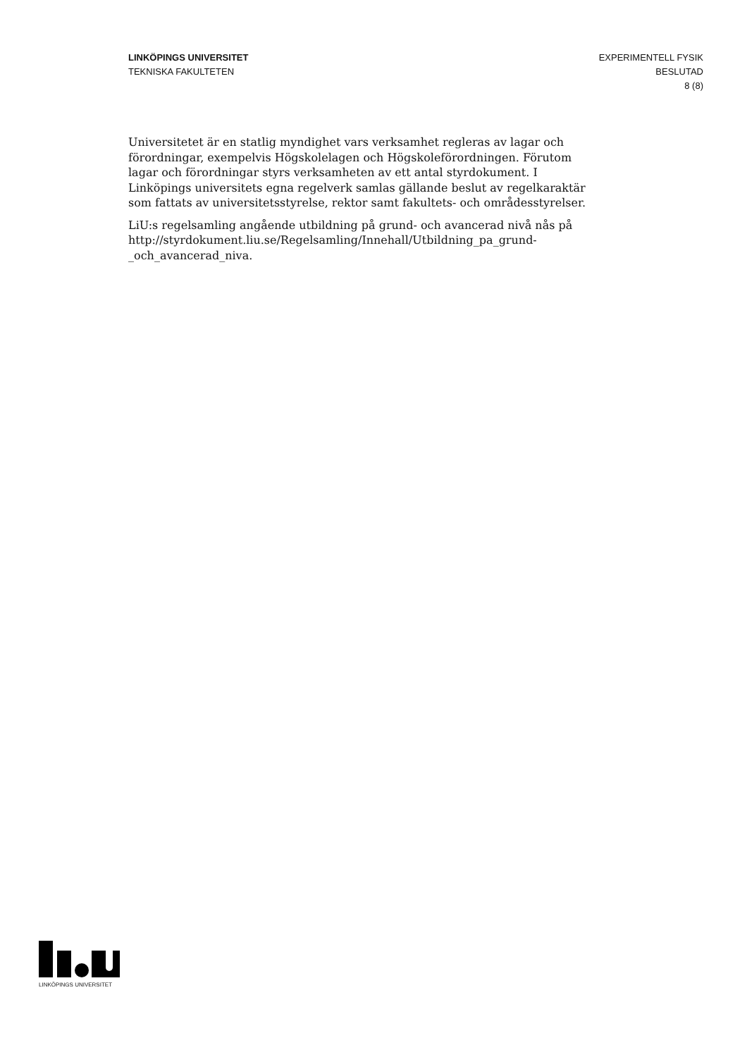LINKÖPINGS UNIVERSITET
TEKNISKA FAKULTETEN
EXPERIMENTELL FYSIK
BESLUTAD
8 (8)
Universitetet är en statlig myndighet vars verksamhet regleras av lagar och förordningar, exempelvis Högskolelagen och Högskoleförordningen. Förutom lagar och förordningar styrs verksamheten av ett antal styrdokument. I Linköpings universitets egna regelverk samlas gällande beslut av regelkaraktär som fattats av universitetsstyrelse, rektor samt fakultets- och områdesstyrelser.
LiU:s regelsamling angående utbildning på grund- och avancerad nivå nås på http://styrdokument.liu.se/Regelsamling/Innehall/Utbildning_pa_grund-_och_avancerad_niva.
LINKÖPINGS UNIVERSITET